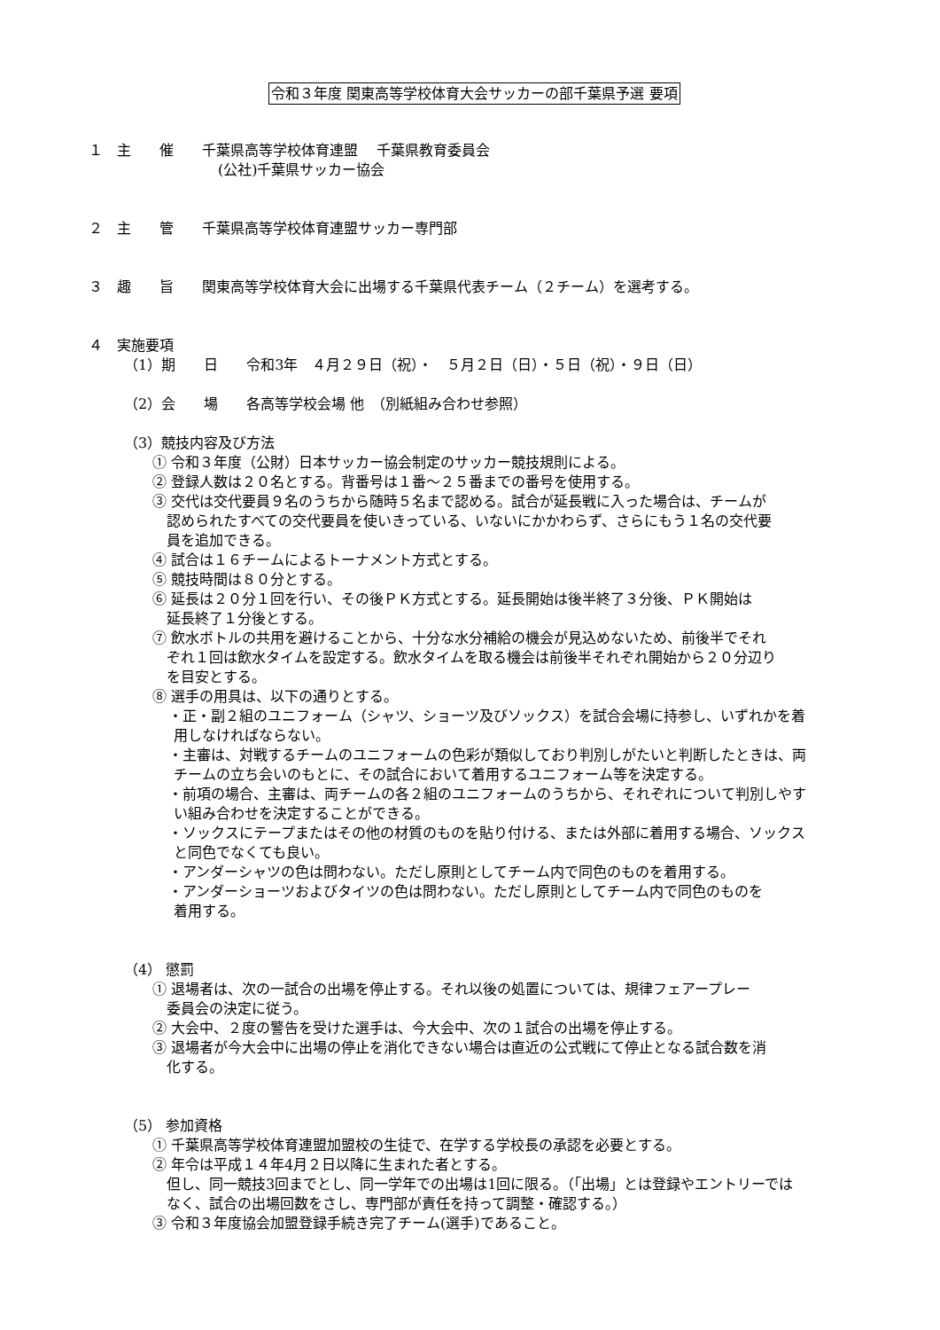令和３年度 関東高等学校体育大会サッカーの部千葉県予選 要項
１　主　　催　　千葉県高等学校体育連盟　 千葉県教育委員会
(公社)千葉県サッカー協会
２　主　　管　　千葉県高等学校体育連盟サッカー専門部
３　趣　　旨　　関東高等学校体育大会に出場する千葉県代表チーム（２チーム）を選考する。
４　実施要項
（1）期　　日　　令和3年　４月２９日（祝）・　５月２日（日）・５日（祝）・９日（日）
（2）会　　場　　各高等学校会場 他　（別紙組み合わせ参照）
（3）競技内容及び方法
① 令和３年度（公財）日本サッカー協会制定のサッカー競技規則による。
② 登録人数は２０名とする。背番号は１番～２５番までの番号を使用する。
③ 交代は交代要員９名のうちから随時５名まで認める。試合が延長戦に入った場合は、チームが
認められたすべての交代要員を使いきっている、いないにかかわらず、さらにもう１名の交代要
員を追加できる。
④ 試合は１６チームによるトーナメント方式とする。
⑤ 競技時間は８０分とする。
⑥ 延長は２０分１回を行い、その後ＰＫ方式とする。延長開始は後半終了３分後、ＰＫ開始は
延長終了１分後とする。
⑦ 飲水ボトルの共用を避けることから、十分な水分補給の機会が見込めないため、前後半でそれ
ぞれ１回は飲水タイムを設定する。飲水タイムを取る機会は前後半それぞれ開始から２０分辺り
を目安とする。
⑧ 選手の用具は、以下の通りとする。
・正・副２組のユニフォーム（シャツ、ショーツ及びソックス）を試合会場に持参し、いずれかを着
用しなければならない。
・主審は、対戦するチームのユニフォームの色彩が類似しており判別しがたいと判断したときは、両
チームの立ち会いのもとに、その試合において着用するユニフォーム等を決定する。
・前項の場合、主審は、両チームの各２組のユニフォームのうちから、それぞれについて判別しやす
い組み合わせを決定することができる。
・ソックスにテープまたはその他の材質のものを貼り付ける、または外部に着用する場合、ソックス
と同色でなくても良い。
・アンダーシャツの色は問わない。ただし原則としてチーム内で同色のものを着用する。
・アンダーショーツおよびタイツの色は問わない。ただし原則としてチーム内で同色のものを
着用する。
（4） 懲罰
① 退場者は、次の一試合の出場を停止する。それ以後の処置については、規律フェアープレー
委員会の決定に従う。
② 大会中、２度の警告を受けた選手は、今大会中、次の１試合の出場を停止する。
③ 退場者が今大会中に出場の停止を消化できない場合は直近の公式戦にて停止となる試合数を消
化する。
（5） 参加資格
① 千葉県高等学校体育連盟加盟校の生徒で、在学する学校長の承認を必要とする。
② 年令は平成１４年4月２日以降に生まれた者とする。
但し、同一競技3回までとし、同一学年での出場は1回に限る。（「出場」とは登録やエントリーでは
なく、試合の出場回数をさし、専門部が責任を持って調整・確認する。）
③ 令和３年度協会加盟登録手続き完了チーム(選手)であること。